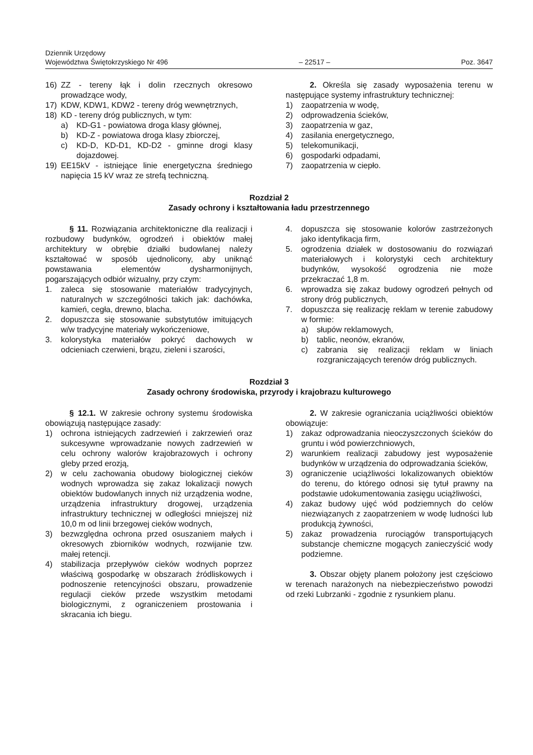Dziennik Urzędowy
Województwa Świętokrzyskiego Nr 496
– 22517 –
Poz. 3647
16) ZZ - tereny łąk i dolin rzecznych okresowo prowadzące wody,
17) KDW, KDW1, KDW2 - tereny dróg wewnętrznych,
18) KD - tereny dróg publicznych, w tym:
a) KD-G1 - powiatowa droga klasy głównej,
b) KD-Z - powiatowa droga klasy zbiorczej,
c) KD-D, KD-D1, KD-D2 - gminne drogi klasy dojazdowej.
19) EE15kV - istniejące linie energetyczna średniego napięcia 15 kV wraz ze strefą techniczną.
2. Określa się zasady wyposażenia terenu w następujące systemy infrastruktury technicznej:
1) zaopatrzenia w wodę,
2) odprowadzenia ścieków,
3) zaopatrzenia w gaz,
4) zasilania energetycznego,
5) telekomunikacji,
6) gospodarki odpadami,
7) zaopatrzenia w ciepło.
Rozdział 2
Zasady ochrony i kształtowania ładu przestrzennego
§ 11. Rozwiązania architektoniczne dla realizacji i rozbudowy budynków, ogrodzeń i obiektów małej architektury w obrębie działki budowlanej należy kształtować w sposób ujednolicony, aby uniknąć powstawania elementów dysharmonijnych, pogarszających odbiór wizualny, przy czym:
1. zaleca się stosowanie materiałów tradycyjnych, naturalnych w szczególności takich jak: dachówka, kamień, cegła, drewno, blacha.
2. dopuszcza się stosowanie substytutów imitujących w/w tradycyjne materiały wykończeniowe,
3. kolorystyka materiałów pokryć dachowych w odcieniach czerwieni, brązu, zieleni i szarości,
4. dopuszcza się stosowanie kolorów zastrzeżonych jako identyfikacja firm,
5. ogrodzenia działek w dostosowaniu do rozwiązań materiałowych i kolorystyki cech architektury budynków, wysokość ogrodzenia nie może przekraczać 1,8 m.
6. wprowadza się zakaz budowy ogrodzeń pełnych od strony dróg publicznych,
7. dopuszcza się realizację reklam w terenie zabudowy w formie:
a) słupów reklamowych,
b) tablic, neonów, ekranów,
c) zabrania się realizacji reklam w liniach rozgraniczających terenów dróg publicznych.
Rozdział 3
Zasady ochrony środowiska, przyrody i krajobrazu kulturowego
§ 12.1. W zakresie ochrony systemu środowiska obowiązują następujące zasady:
1) ochrona istniejących zadrzewień i zakrzewień oraz sukcesywne wprowadzanie nowych zadrzewień w celu ochrony walorów krajobrazowych i ochrony gleby przed erozją,
2) w celu zachowania obudowy biologicznej cieków wodnych wprowadza się zakaz lokalizacji nowych obiektów budowlanych innych niż urządzenia wodne, urządzenia infrastruktury drogowej, urządzenia infrastruktury technicznej w odległości mniejszej niż 10,0 m od linii brzegowej cieków wodnych,
3) bezwzględna ochrona przed osuszaniem małych i okresowych zbiorników wodnych, rozwijanie tzw. małej retencji.
4) stabilizacja przepływów cieków wodnych poprzez właściwą gospodarkę w obszarach źródliskowych i podnoszenie retencyjności obszaru, prowadzenie regulacji cieków przede wszystkim metodami biologicznymi, z ograniczeniem prostowania i skracania ich biegu.
2. W zakresie ograniczania uciążliwości obiektów obowiązuje:
1) zakaz odprowadzania nieoczyszczonych ścieków do gruntu i wód powierzchniowych,
2) warunkiem realizacji zabudowy jest wyposażenie budynków w urządzenia do odprowadzania ścieków,
3) ograniczenie uciążliwości lokalizowanych obiektów do terenu, do którego odnosi się tytuł prawny na podstawie udokumentowania zasięgu uciążliwości,
4) zakaz budowy ujęć wód podziemnych do celów niezwiązanych z zaopatrzeniem w wodę ludności lub produkcją żywności,
5) zakaz prowadzenia rurociągów transportujących substancje chemiczne mogących zanieczyścić wody podziemne.
3. Obszar objęty planem położony jest częściowo w terenach narażonych na niebezpieczeństwo powodzi od rzeki Lubrzanki - zgodnie z rysunkiem planu.